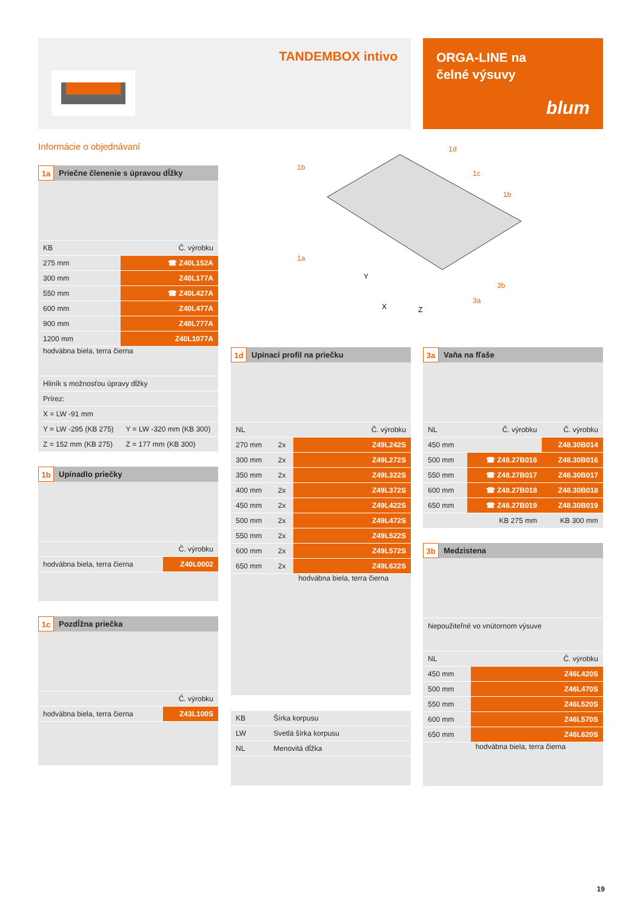TANDEMBOX intivo
ORGA-LINE na
čelné výsuvy
blum
Informácie o objednávaní
1b
1d
1c
1b
1a
3b
3a
Y
X
Z
1a Priečne členenie s úpravou dĺžky
| KB | Č. výrobku |
| --- | --- |
| 275 mm | ☎ Z40L152A |
| 300 mm | Z40L177A |
| 550 mm | ☎ Z40L427A |
| 600 mm | Z40L477A |
| 900 mm | Z40L777A |
| 1200 mm | Z40L1077A |
| hodvábna biela, terra čierna | |
| Hliník s možnosťou úpravy dĺžky | |
| Prírez: | |
| X = LW -91 mm | |
| Y = LW -295 (KB 275) | Y = LW -320 mm (KB 300) |
| Z = 152 mm (KB 275) | Z = 177 mm (KB 300) |
1b Upínadlo priečky
| | Č. výrobku |
| --- | --- |
| hodvábna biela, terra čierna | Z40L0002 |
1c Pozdĺžna priečka
| | Č. výrobku |
| --- | --- |
| hodvábna biela, terra čierna | Z43L100S |
1d Upínací profil na priečku
| NL | | Č. výrobku |
| --- | --- | --- |
| 270 mm | 2x | Z49L242S |
| 300 mm | 2x | Z49L272S |
| 350 mm | 2x | Z49L322S |
| 400 mm | 2x | Z49L372S |
| 450 mm | 2x | Z49L422S |
| 500 mm | 2x | Z49L472S |
| 550 mm | 2x | Z49L522S |
| 600 mm | 2x | Z49L572S |
| 650 mm | 2x | Z49L622S |
| | | hodvábna biela, terra čierna |
| KB | Šírka korpusu |
| LW | Svetlá šírka korpusu |
| NL | Menovitá dĺžka |
3a Vaňa na fľaše
| NL | Č. výrobku | Č. výrobku |
| --- | --- | --- |
| 450 mm | | Z48.30B014 |
| 500 mm | ☎ Z48.27B016 | Z48.30B016 |
| 550 mm | ☎ Z48.27B017 | Z48.30B017 |
| 600 mm | ☎ Z48.27B018 | Z48.30B018 |
| 650 mm | ☎ Z48.27B019 | Z48.30B019 |
| | KB 275 mm | KB 300 mm |
3b Medzistena
| Nepoužiteľné vo vnútornom výsuve | |
| NL | Č. výrobku |
| 450 mm | Z46L420S |
| 500 mm | Z46L470S |
| 550 mm | Z46L520S |
| 600 mm | Z46L570S |
| 650 mm | Z46L620S |
| | hodvábna biela, terra čierna |
19